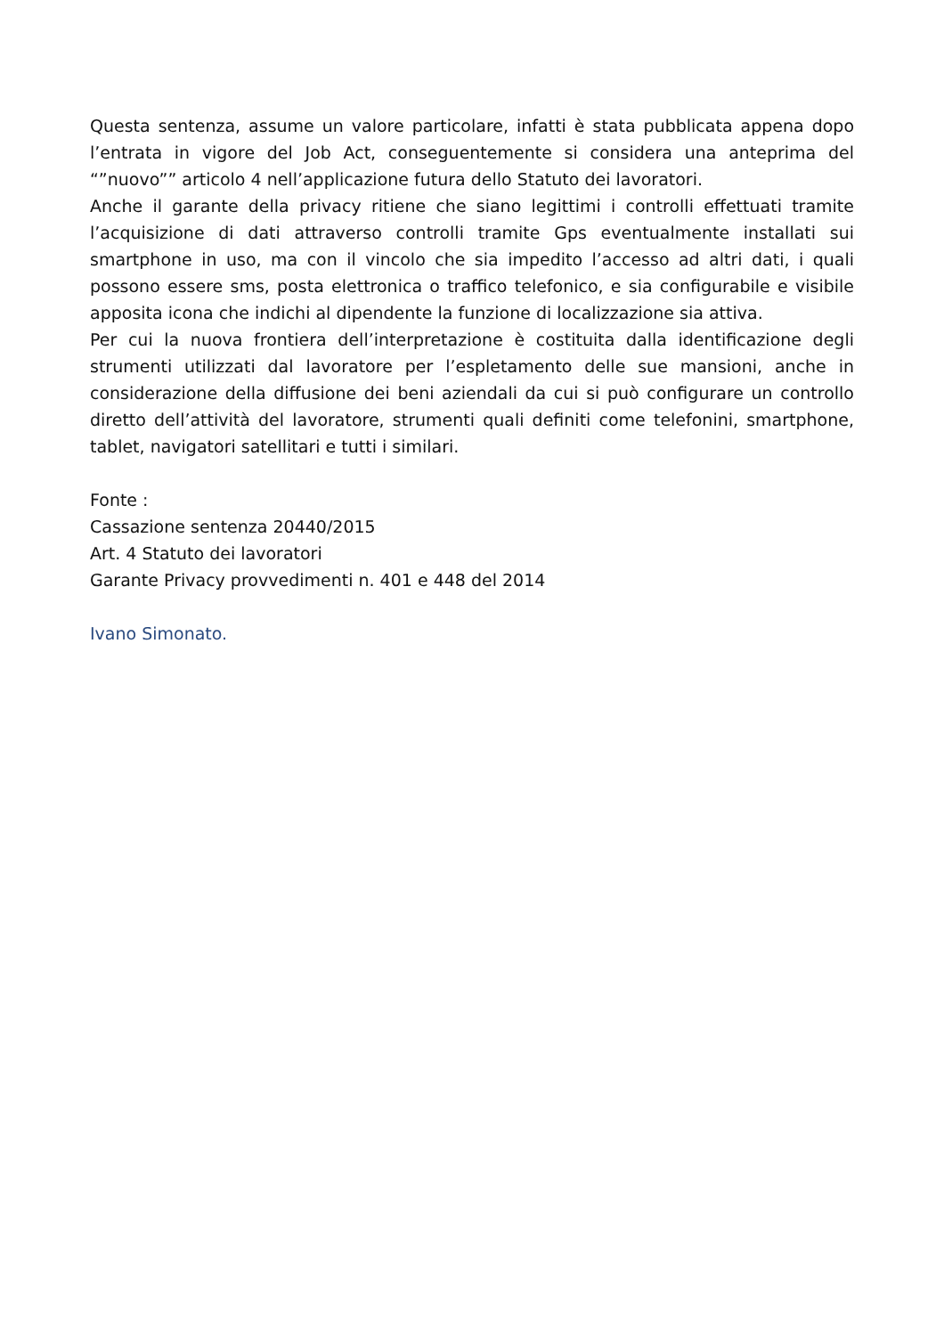Questa sentenza, assume un valore particolare, infatti è stata pubblicata appena dopo l’entrata in vigore del Job Act, conseguentemente si considera una anteprima del “”nuovo”” articolo 4 nell’applicazione futura dello Statuto dei lavoratori.
Anche il garante della privacy ritiene che siano legittimi i controlli effettuati tramite l’acquisizione di dati attraverso controlli tramite Gps eventualmente installati sui smartphone in uso, ma con il vincolo che sia impedito l’accesso ad altri dati, i quali possono essere sms, posta elettronica o traffico telefonico, e sia configurabile e visibile apposita icona che indichi al dipendente la funzione di localizzazione sia attiva.
Per cui la nuova frontiera dell’interpretazione è costituita dalla identificazione degli strumenti utilizzati dal lavoratore per l’espletamento delle sue mansioni, anche in considerazione della diffusione dei beni aziendali da cui si può configurare un controllo diretto dell’attività del lavoratore, strumenti quali definiti come telefonini, smartphone, tablet, navigatori satellitari e tutti i similari.
Fonte :
Cassazione sentenza 20440/2015
Art. 4 Statuto dei lavoratori
Garante Privacy provvedimenti n. 401 e 448 del 2014
Ivano Simonato.